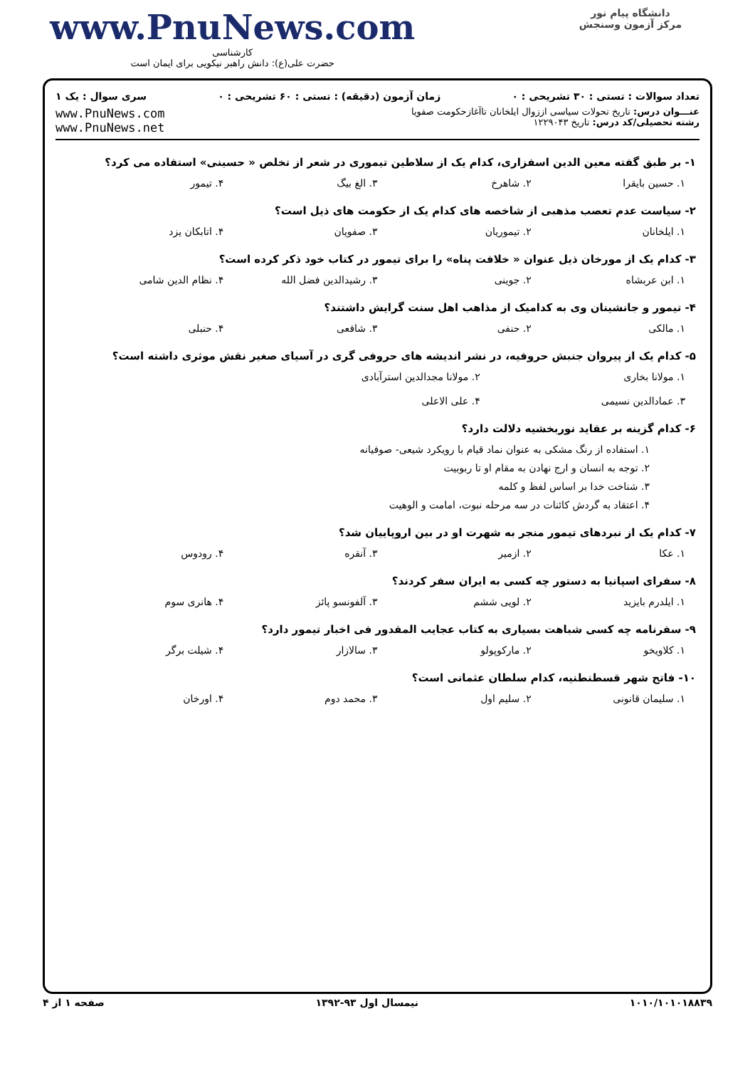دانشگاه پیام نور
مرکز آزمون وسنجش
www.PnuNews.com
کارشناسی
حضرت علی(ع): دانش راهبر نیکویی برای ایمان است
تعداد سوالات : تستی : ۳۰ تشریحی : ۰ زمان آزمون (دقیقه) : تستی : ۶۰ تشریحی : ۰ سری سوال : یک ۱
عنـــوان درس: تاریخ تحولات سیاسی اززوال ایلخانان تاآغازحکومت صفویا
رشته تحصیلی/کد درس: تاریخ ۱۲۲۹۰۴۳
www.PnuNews.com
www.PnuNews.net
۱- بر طبق گفته معین الدین اسفزاری، کدام یک از سلاطین تیموری در شعر از تخلص « حسینی» استفاده می کرد؟
۱. حسین بایقرا ۲. شاهرخ ۳. الغ بیگ ۴. تیمور
۲- سیاست عدم تعصب مذهبی از شاخصه های کدام یک از حکومت های ذیل است؟
۱. ایلخانان ۲. تیموریان ۳. صفویان ۴. اتابکان یزد
۳- کدام یک از مورخان ذیل عنوان « خلافت پناه» را برای تیمور در کتاب خود ذکر کرده است؟
۱. ابن عربشاه ۲. جوینی ۳. رشیدالدین فضل الله ۴. نظام الدین شامی
۴- تیمور و جانشینان وی به کدامیک از مذاهب اهل سنت گرایش داشتند؟
۱. مالکی ۲. حنفی ۳. شافعی ۴. حنبلی
۵- کدام یک از پیروان جنبش حروفیه، در نشر اندیشه های حروفی گری در آسیای صغیر نقش موثری داشته است؟
۱. مولانا بخاری ۲. مولانا مجدالدین استرآبادی
۳. عمادالدین نسیمی ۴. علی الاعلی
۶- کدام گزینه بر عقاید نوربخشیه دلالت دارد؟
۱. استفاده از رنگ مشکی به عنوان نماد قیام با رویکرد شیعی- صوفیانه
۲. توجه به انسان و ارج نهادن به مقام او تا ربوبیت
۳. شناخت خدا بر اساس لفظ و کلمه
۴. اعتقاد به گردش کائنات در سه مرحله نبوت، امامت و الوهیت
۷- کدام یک از نبردهای تیمور منجر به شهرت او در بین اروپاییان شد؟
۱. عکا ۲. ازمیر ۳. آنقره ۴. رودوس
۸- سفرای اسپانیا به دستور چه کسی به ایران سفر کردند؟
۱. ایلدرم بایزید ۲. لویی ششم ۳. آلفونسو پائز ۴. هانری سوم
۹- سفرنامه چه کسی شباهت بسیاری به کتاب عجایب المقدور فی اخبار تیمور دارد؟
۱. کلاویخو ۲. مارکوپولو ۳. سالازار ۴. شیلت برگر
۱۰- فاتح شهر قسطنطنیه، کدام سلطان عثمانی است؟
۱. سلیمان قانونی ۲. سلیم اول ۳. محمد دوم ۴. اورخان
۱۰۱۰/۱۰۱۰۱۸۸۳۹ نیمسال اول ۹۳-۱۳۹۲ صفحه ۱ از ۴